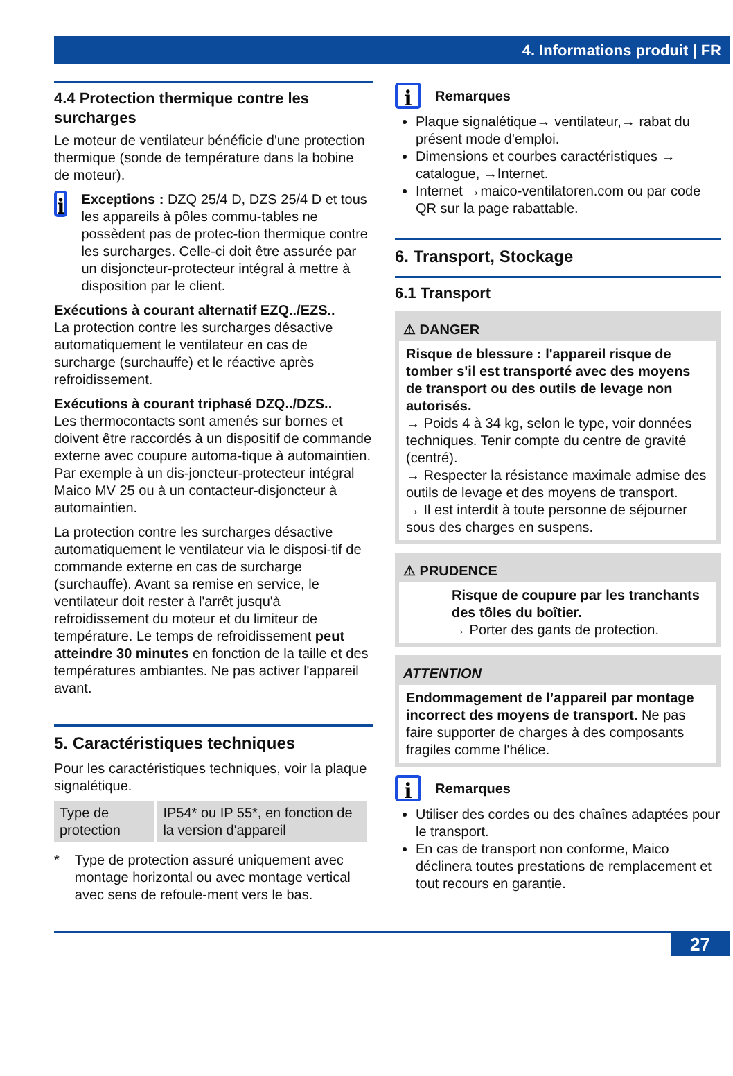4. Informations produit | FR
4.4 Protection thermique contre les surcharges
Le moteur de ventilateur bénéficie d'une protection thermique (sonde de température dans la bobine de moteur).
i
Exceptions : DZQ 25/4 D, DZS 25/4 D et tous les appareils à pôles commu-tables ne possèdent pas de protec-tion thermique contre les surcharges. Celle-ci doit être assurée par un disjoncteur-protecteur intégral à mettre à disposition par le client.
Exécutions à courant alternatif EZQ../EZS..
La protection contre les surcharges désactive automatiquement le ventilateur en cas de surcharge (surchauffe) et le réactive après refroidissement.
Exécutions à courant triphasé DZQ../DZS..
Les thermocontacts sont amenés sur bornes et doivent être raccordés à un dispositif de commande externe avec coupure automa-tique à automaintien. Par exemple à un dis-joncteur-protecteur intégral Maico MV 25 ou à un contacteur-disjoncteur à automaintien.
La protection contre les surcharges désactive automatiquement le ventilateur via le disposi-tif de commande externe en cas de surcharge (surchauffe). Avant sa remise en service, le ventilateur doit rester à l'arrêt jusqu'à refroidissement du moteur et du limiteur de température. Le temps de refroidissement peut atteindre 30 minutes en fonction de la taille et des températures ambiantes. Ne pas activer l'appareil avant.
5. Caractéristiques techniques
Pour les caractéristiques techniques, voir la plaque signalétique.
| Type de protection | IP54* ou IP 55*, en fonction de la version d'appareil |
* Type de protection assuré uniquement avec montage horizontal ou avec montage vertical avec sens de refoule-ment vers le bas.
i Remarques
Plaque signalétique→ ventilateur,→ rabat du présent mode d'emploi.
Dimensions et courbes caractéristiques → catalogue, →Internet.
Internet →maico-ventilatoren.com ou par code QR sur la page rabattable.
6. Transport, Stockage
6.1 Transport
⚠ DANGER
Risque de blessure : l'appareil risque de tomber s'il est transporté avec des moyens de transport ou des outils de levage non autorisés.
→ Poids 4 à 34 kg, selon le type, voir données techniques. Tenir compte du centre de gravité (centré).
→ Respecter la résistance maximale admise des outils de levage et des moyens de transport.
→ Il est interdit à toute personne de séjourner sous des charges en suspens.
⚠ PRUDENCE
Risque de coupure par les tranchants des tôles du boîtier.
→ Porter des gants de protection.
ATTENTION
Endommagement de l’appareil par montage incorrect des moyens de transport. Ne pas faire supporter de charges à des composants fragiles comme l'hélice.
i Remarques
Utiliser des cordes ou des chaînes adaptées pour le transport.
En cas de transport non conforme, Maico déclinera toutes prestations de remplacement et tout recours en garantie.
27